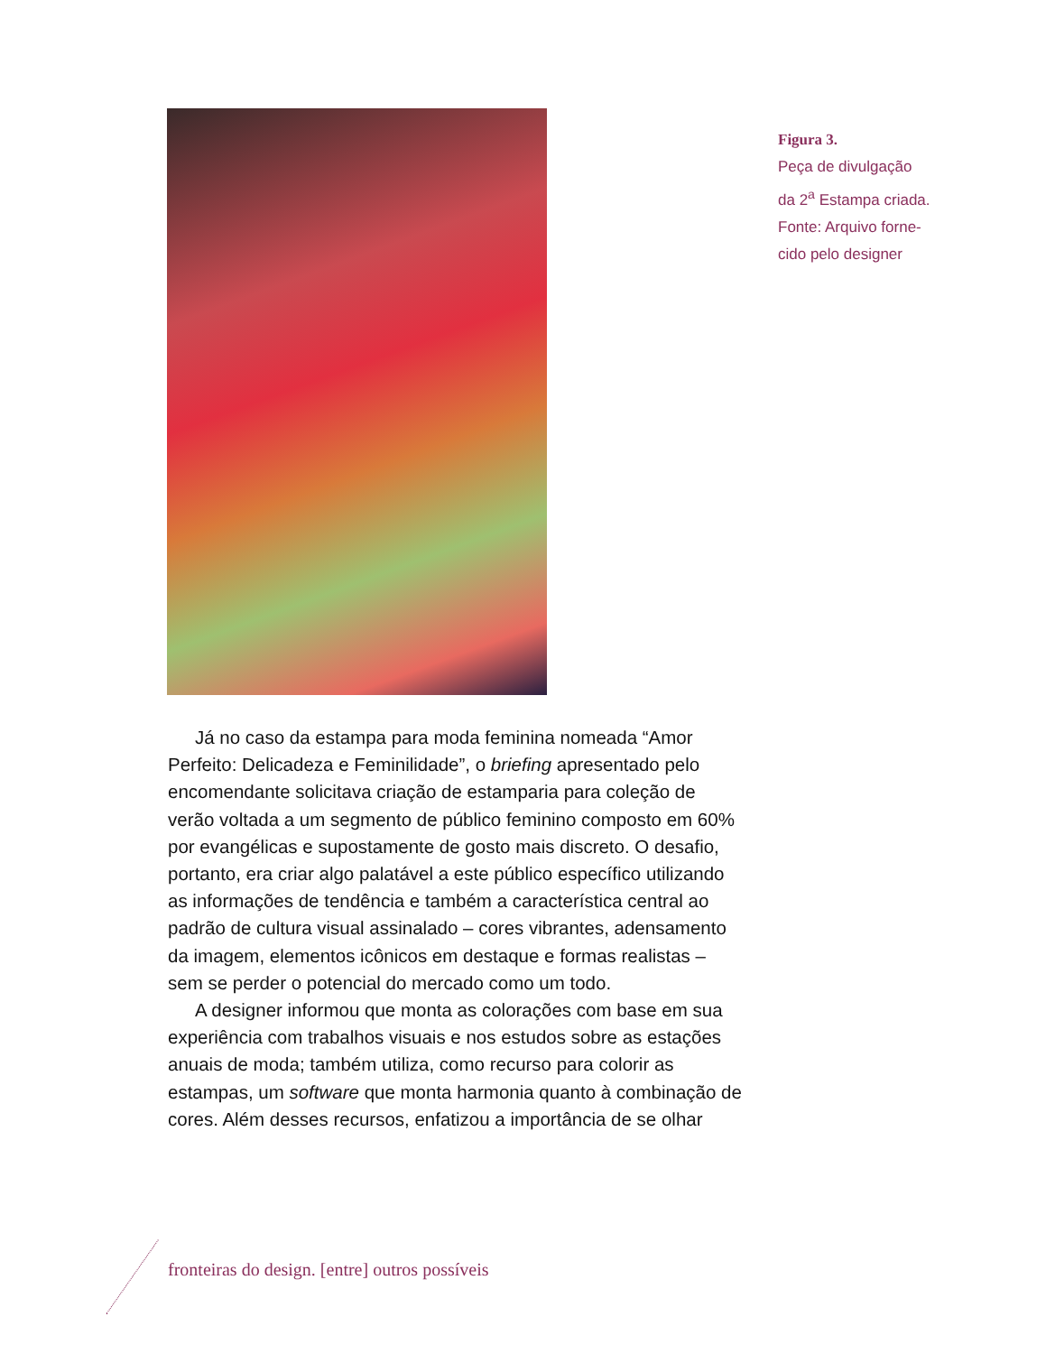Figura 3.
Peça de divulgação
da 2<sup>a</sup> Estampa criada.
Fonte: Arquivo forne-
cido pelo designer
Já no caso da estampa para moda feminina nomeada “Amor Perfeito: Delicadeza e Feminilidade”, o briefing apresentado pelo encomendante solicitava criação de estamparia para coleção de verão voltada a um segmento de público feminino composto em 60% por evangélicas e supostamente de gosto mais discreto. O desafio, portanto, era criar algo palatável a este público específico utilizando as informações de tendência e também a característica central ao padrão de cultura visual assinalado – cores vibrantes, adensamento da imagem, elementos icônicos em destaque e formas realistas – sem se perder o potencial do mercado como um todo.
A designer informou que monta as colorações com base em sua experiência com trabalhos visuais e nos estudos sobre as estações anuais de moda; também utiliza, como recurso para colorir as estampas, um software que monta harmonia quanto à combinação de cores. Além desses recursos, enfatizou a importância de se olhar
fronteiras do design. [entre] outros possíveis